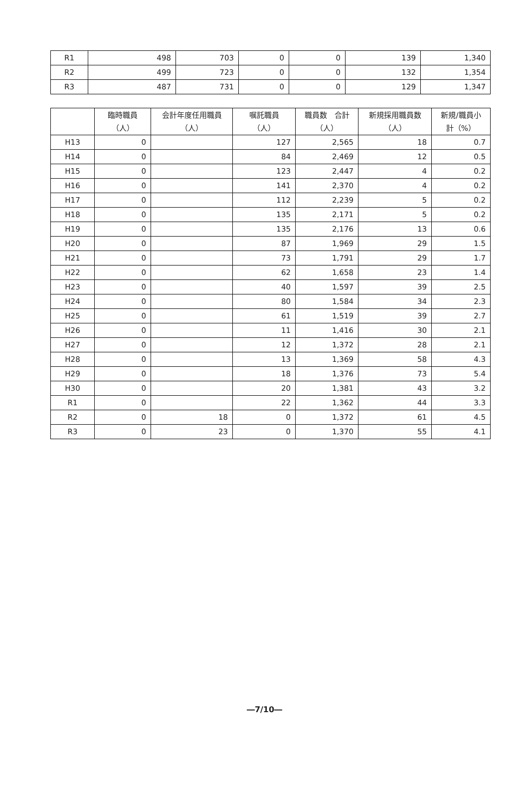| R1 | 498 | 703 | 0 | 0 | 139 | 1,340 |
| R2 | 499 | 723 | 0 | 0 | 132 | 1,354 |
| R3 | 487 | 731 | 0 | 0 | 129 | 1,347 |
| | 臨時職員 （人） | 会計年度任用職員 （人） | 嘱託職員 （人） | 職員数 合計 （人） | 新規採用職員数 （人） | 新規/職員小 計（%） |
| --- | --- | --- | --- | --- | --- | --- |
| H13 | 0 | | 127 | 2,565 | 18 | 0.7 |
| H14 | 0 | | 84 | 2,469 | 12 | 0.5 |
| H15 | 0 | | 123 | 2,447 | 4 | 0.2 |
| H16 | 0 | | 141 | 2,370 | 4 | 0.2 |
| H17 | 0 | | 112 | 2,239 | 5 | 0.2 |
| H18 | 0 | | 135 | 2,171 | 5 | 0.2 |
| H19 | 0 | | 135 | 2,176 | 13 | 0.6 |
| H20 | 0 | | 87 | 1,969 | 29 | 1.5 |
| H21 | 0 | | 73 | 1,791 | 29 | 1.7 |
| H22 | 0 | | 62 | 1,658 | 23 | 1.4 |
| H23 | 0 | | 40 | 1,597 | 39 | 2.5 |
| H24 | 0 | | 80 | 1,584 | 34 | 2.3 |
| H25 | 0 | | 61 | 1,519 | 39 | 2.7 |
| H26 | 0 | | 11 | 1,416 | 30 | 2.1 |
| H27 | 0 | | 12 | 1,372 | 28 | 2.1 |
| H28 | 0 | | 13 | 1,369 | 58 | 4.3 |
| H29 | 0 | | 18 | 1,376 | 73 | 5.4 |
| H30 | 0 | | 20 | 1,381 | 43 | 3.2 |
| R1 | 0 | | 22 | 1,362 | 44 | 3.3 |
| R2 | 0 | 18 | 0 | 1,372 | 61 | 4.5 |
| R3 | 0 | 23 | 0 | 1,370 | 55 | 4.1 |
―7/10―